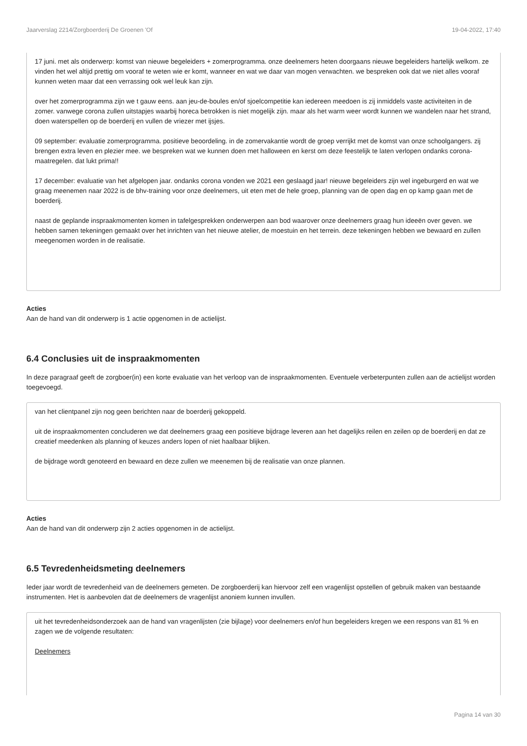Jaarverslag 2214/Zorgboerderij De Groenen 'Of 19-04-2022, 17:40
17 juni. met als onderwerp: komst van nieuwe begeleiders + zomerprogramma. onze deelnemers heten doorgaans nieuwe begeleiders hartelijk welkom. ze vinden het wel altijd prettig om vooraf te weten wie er komt, wanneer en wat we daar van mogen verwachten. we bespreken ook dat we niet alles vooraf kunnen weten maar dat een verrassing ook wel leuk kan zijn.
over het zomerprogramma zijn we t gauw eens. aan jeu-de-boules en/of sjoelcompetitie kan iedereen meedoen is zij inmiddels vaste activiteiten in de zomer. vanwege corona zullen uitstapjes waarbij horeca betrokken is niet mogelijk zijn. maar als het warm weer wordt kunnen we wandelen naar het strand, doen waterspellen op de boerderij en vullen de vriezer met ijsjes.
09 september: evaluatie zomerprogramma. positieve beoordeling. in de zomervakantie wordt de groep verrijkt met de komst van onze schoolgangers. zij brengen extra leven en plezier mee. we bespreken wat we kunnen doen met halloween en kerst om deze feestelijk te laten verlopen ondanks corona-maatregelen. dat lukt prima!!
17 december: evaluatie van het afgelopen jaar. ondanks corona vonden we 2021 een geslaagd jaar! nieuwe begeleiders zijn wel ingeburgerd en wat we graag meenemen naar 2022 is de bhv-training voor onze deelnemers, uit eten met de hele groep, planning van de open dag en op kamp gaan met de boerderij.
naast de geplande inspraakmomenten komen in tafelgesprekken onderwerpen aan bod waarover onze deelnemers graag hun ideeën over geven. we hebben samen tekeningen gemaakt over het inrichten van het nieuwe atelier, de moestuin en het terrein. deze tekeningen hebben we bewaard en zullen meegenomen worden in de realisatie.
Acties
Aan de hand van dit onderwerp is 1 actie opgenomen in de actielijst.
6.4 Conclusies uit de inspraakmomenten
In deze paragraaf geeft de zorgboer(in) een korte evaluatie van het verloop van de inspraakmomenten. Eventuele verbeterpunten zullen aan de actielijst worden toegevoegd.
van het clientpanel zijn nog geen berichten naar de boerderij gekoppeld.
uit de inspraakmomenten concluderen we dat deelnemers graag een positieve bijdrage leveren aan het dagelijks reilen en zeilen op de boerderij en dat ze creatief meedenken als planning of keuzes anders lopen of niet haalbaar blijken.
de bijdrage wordt genoteerd en bewaard en deze zullen we meenemen bij de realisatie van onze plannen.
Acties
Aan de hand van dit onderwerp zijn 2 acties opgenomen in de actielijst.
6.5 Tevredenheidsmeting deelnemers
Ieder jaar wordt de tevredenheid van de deelnemers gemeten. De zorgboerderij kan hiervoor zelf een vragenlijst opstellen of gebruik maken van bestaande instrumenten. Het is aanbevolen dat de deelnemers de vragenlijst anoniem kunnen invullen.
uit het tevredenheidsonderzoek aan de hand van vragenlijsten (zie bijlage) voor deelnemers en/of hun begeleiders kregen we een respons van 81 % en zagen we de volgende resultaten:
Deelnemers
Pagina 14 van 30